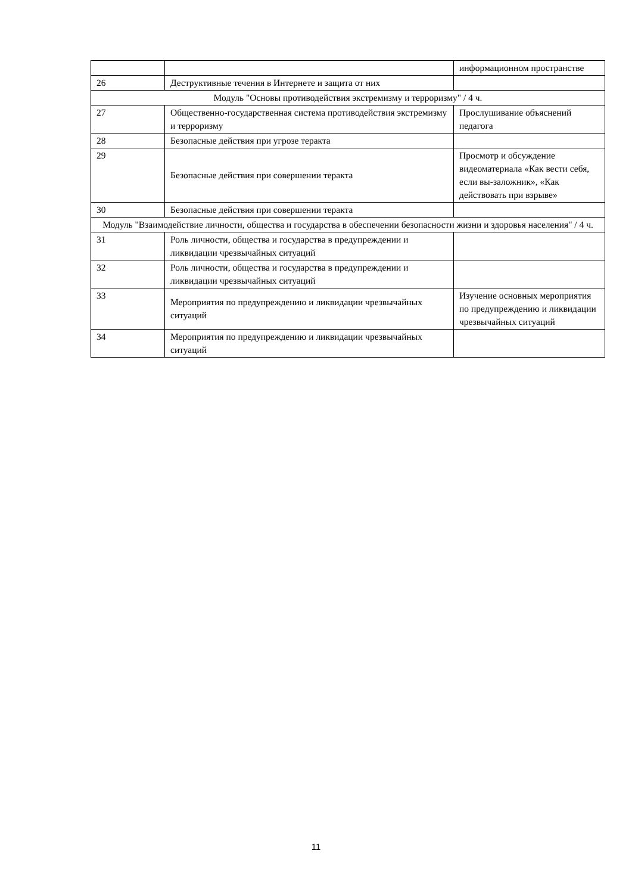| | | информационном пространстве |
| 26 | Деструктивные течения в Интернете и защита от них | |
| Модуль "Основы противодействия экстремизму и терроризму" / 4 ч. | | |
| 27 | Общественно-государственная система противодействия экстремизму и терроризму | Прослушивание объяснений педагога |
| 28 | Безопасные действия при угрозе теракта | |
| 29 | Безопасные действия при совершении теракта | Просмотр и обсуждение видеоматериала «Как вести себя, если вы-заложник», «Как действовать при взрыве» |
| 30 | Безопасные действия при совершении теракта | |
| Модуль "Взаимодействие личности, общества и государства в обеспечении безопасности жизни и здоровья населения" / 4 ч. | | |
| 31 | Роль личности, общества и государства в предупреждении и ликвидации чрезвычайных ситуаций | |
| 32 | Роль личности, общества и государства в предупреждении и ликвидации чрезвычайных ситуаций | |
| 33 | Мероприятия по предупреждению и ликвидации чрезвычайных ситуаций | Изучение основных мероприятия по предупреждению и ликвидации чрезвычайных ситуаций |
| 34 | Мероприятия по предупреждению и ликвидации чрезвычайных ситуаций | |
11